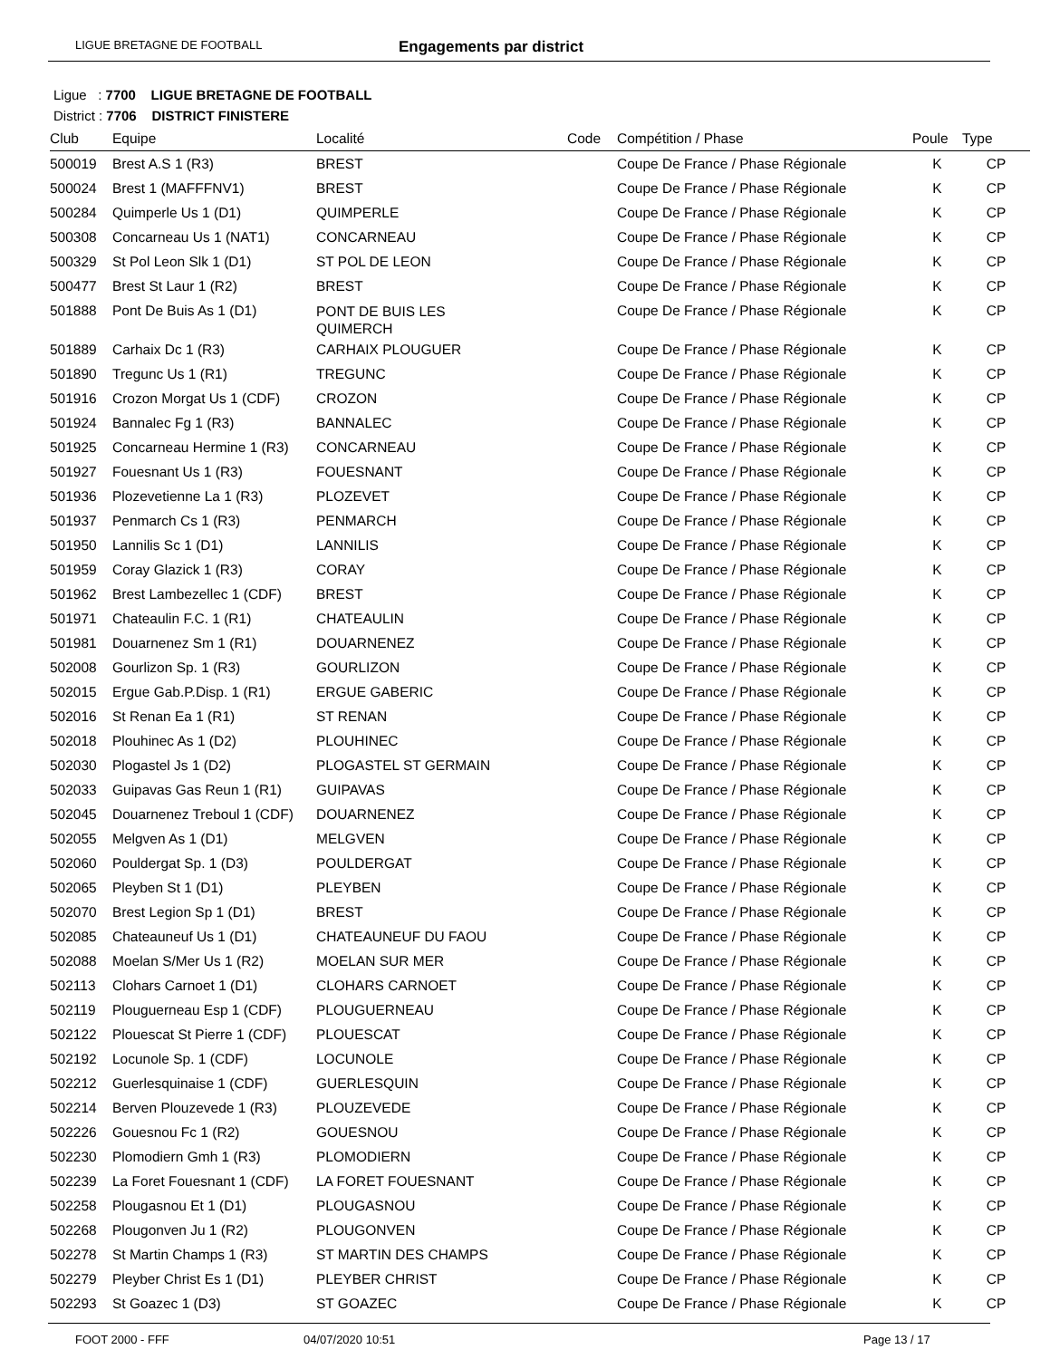LIGUE BRETAGNE DE FOOTBALL Engagements par district
Ligue : 7700 LIGUE BRETAGNE DE FOOTBALL
District : 7706 DISTRICT FINISTERE
| Club | Equipe | Localité | Code | Compétition / Phase | Poule | Type |
| --- | --- | --- | --- | --- | --- | --- |
| 500019 | Brest A.S 1 (R3) | BREST | | Coupe De France / Phase Régionale | K | CP |
| 500024 | Brest 1 (MAFFFNV1) | BREST | | Coupe De France / Phase Régionale | K | CP |
| 500284 | Quimperle Us 1 (D1) | QUIMPERLE | | Coupe De France / Phase Régionale | K | CP |
| 500308 | Concarneau Us 1 (NAT1) | CONCARNEAU | | Coupe De France / Phase Régionale | K | CP |
| 500329 | St Pol Leon Slk 1 (D1) | ST POL DE LEON | | Coupe De France / Phase Régionale | K | CP |
| 500477 | Brest St Laur 1 (R2) | BREST | | Coupe De France / Phase Régionale | K | CP |
| 501888 | Pont De Buis As 1 (D1) | PONT DE BUIS LES QUIMERCH | | Coupe De France / Phase Régionale | K | CP |
| 501889 | Carhaix Dc 1 (R3) | CARHAIX PLOUGUER | | Coupe De France / Phase Régionale | K | CP |
| 501890 | Tregunc Us 1 (R1) | TREGUNC | | Coupe De France / Phase Régionale | K | CP |
| 501916 | Crozon Morgat Us 1 (CDF) | CROZON | | Coupe De France / Phase Régionale | K | CP |
| 501924 | Bannalec Fg 1 (R3) | BANNALEC | | Coupe De France / Phase Régionale | K | CP |
| 501925 | Concarneau Hermine 1 (R3) | CONCARNEAU | | Coupe De France / Phase Régionale | K | CP |
| 501927 | Fouesnant Us 1 (R3) | FOUESNANT | | Coupe De France / Phase Régionale | K | CP |
| 501936 | Plozevetienne La 1 (R3) | PLOZEVET | | Coupe De France / Phase Régionale | K | CP |
| 501937 | Penmarch Cs 1 (R3) | PENMARCH | | Coupe De France / Phase Régionale | K | CP |
| 501950 | Lannilis Sc 1 (D1) | LANNILIS | | Coupe De France / Phase Régionale | K | CP |
| 501959 | Coray Glazick 1 (R3) | CORAY | | Coupe De France / Phase Régionale | K | CP |
| 501962 | Brest Lambezellec 1 (CDF) | BREST | | Coupe De France / Phase Régionale | K | CP |
| 501971 | Chateaulin F.C. 1 (R1) | CHATEAULIN | | Coupe De France / Phase Régionale | K | CP |
| 501981 | Douarnenez Sm 1 (R1) | DOUARNENEZ | | Coupe De France / Phase Régionale | K | CP |
| 502008 | Gourlizon Sp. 1 (R3) | GOURLIZON | | Coupe De France / Phase Régionale | K | CP |
| 502015 | Ergue Gab.P.Disp. 1 (R1) | ERGUE GABERIC | | Coupe De France / Phase Régionale | K | CP |
| 502016 | St Renan Ea 1 (R1) | ST RENAN | | Coupe De France / Phase Régionale | K | CP |
| 502018 | Plouhinec As 1 (D2) | PLOUHINEC | | Coupe De France / Phase Régionale | K | CP |
| 502030 | Plogastel Js 1 (D2) | PLOGASTEL ST GERMAIN | | Coupe De France / Phase Régionale | K | CP |
| 502033 | Guipavas Gas Reun 1 (R1) | GUIPAVAS | | Coupe De France / Phase Régionale | K | CP |
| 502045 | Douarnenez Treboul 1 (CDF) | DOUARNENEZ | | Coupe De France / Phase Régionale | K | CP |
| 502055 | Melgven As 1 (D1) | MELGVEN | | Coupe De France / Phase Régionale | K | CP |
| 502060 | Pouldergat Sp. 1 (D3) | POULDERGAT | | Coupe De France / Phase Régionale | K | CP |
| 502065 | Pleyben St 1 (D1) | PLEYBEN | | Coupe De France / Phase Régionale | K | CP |
| 502070 | Brest Legion Sp 1 (D1) | BREST | | Coupe De France / Phase Régionale | K | CP |
| 502085 | Chateauneuf Us 1 (D1) | CHATEAUNEUF DU FAOU | | Coupe De France / Phase Régionale | K | CP |
| 502088 | Moelan S/Mer Us 1 (R2) | MOELAN SUR MER | | Coupe De France / Phase Régionale | K | CP |
| 502113 | Clohars Carnoet 1 (D1) | CLOHARS CARNOET | | Coupe De France / Phase Régionale | K | CP |
| 502119 | Plouguerneau Esp 1 (CDF) | PLOUGUERNEAU | | Coupe De France / Phase Régionale | K | CP |
| 502122 | Plouescat St Pierre 1 (CDF) | PLOUESCAT | | Coupe De France / Phase Régionale | K | CP |
| 502192 | Locunole Sp. 1 (CDF) | LOCUNOLE | | Coupe De France / Phase Régionale | K | CP |
| 502212 | Guerlesquinaise 1 (CDF) | GUERLESQUIN | | Coupe De France / Phase Régionale | K | CP |
| 502214 | Berven Plouzevede 1 (R3) | PLOUZEVEDE | | Coupe De France / Phase Régionale | K | CP |
| 502226 | Gouesnou Fc 1 (R2) | GOUESNOU | | Coupe De France / Phase Régionale | K | CP |
| 502230 | Plomodiern Gmh 1 (R3) | PLOMODIERN | | Coupe De France / Phase Régionale | K | CP |
| 502239 | La Foret Fouesnant 1 (CDF) | LA FORET FOUESNANT | | Coupe De France / Phase Régionale | K | CP |
| 502258 | Plougasnou Et 1 (D1) | PLOUGASNOU | | Coupe De France / Phase Régionale | K | CP |
| 502268 | Plougonven Ju 1 (R2) | PLOUGONVEN | | Coupe De France / Phase Régionale | K | CP |
| 502278 | St Martin Champs 1 (R3) | ST MARTIN DES CHAMPS | | Coupe De France / Phase Régionale | K | CP |
| 502279 | Pleyber Christ Es 1 (D1) | PLEYBER CHRIST | | Coupe De France / Phase Régionale | K | CP |
| 502293 | St Goazec 1 (D3) | ST GOAZEC | | Coupe De France / Phase Régionale | K | CP |
FOOT 2000 - FFF 04/07/2020 10:51 Page 13 / 17